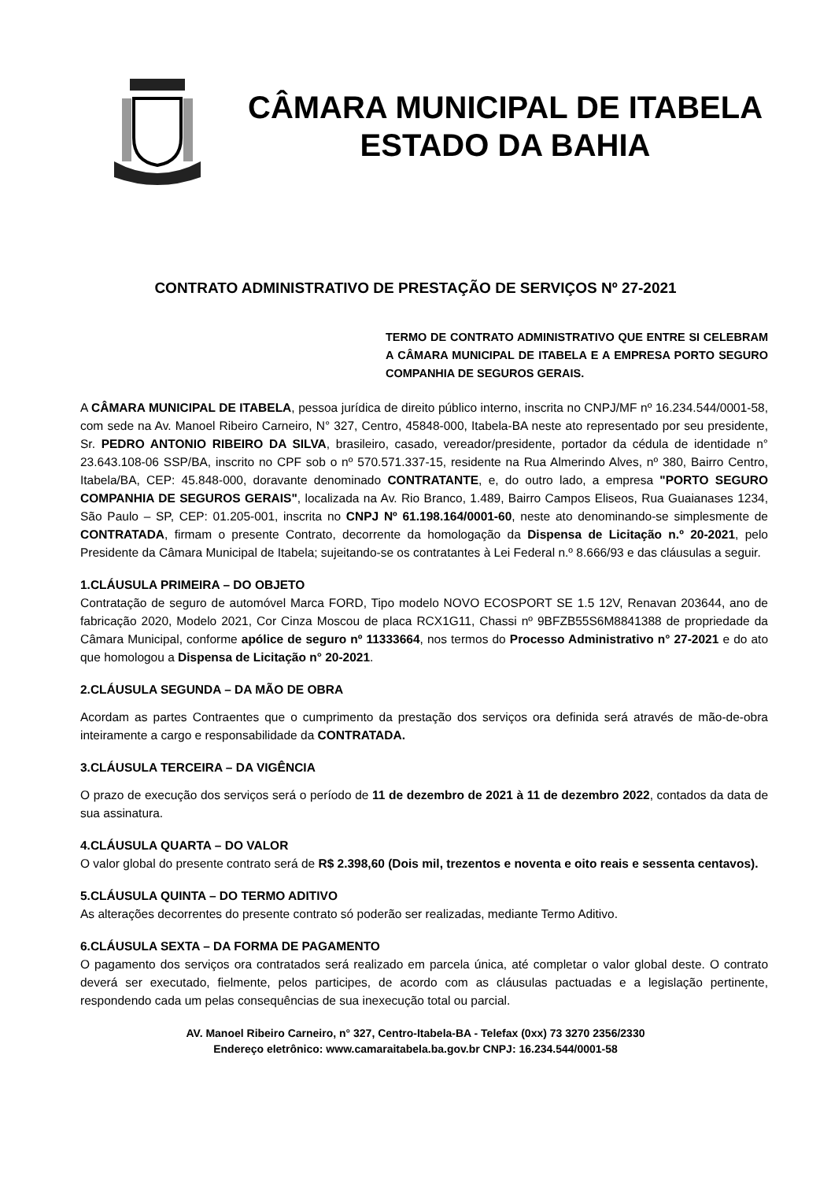CÂMARA MUNICIPAL DE ITABELA
ESTADO DA BAHIA
CONTRATO ADMINISTRATIVO DE PRESTAÇÃO DE SERVIÇOS Nº 27-2021
TERMO DE CONTRATO ADMINISTRATIVO QUE ENTRE SI CELEBRAM A CÂMARA MUNICIPAL DE ITABELA E A EMPRESA PORTO SEGURO COMPANHIA DE SEGUROS GERAIS.
A CÂMARA MUNICIPAL DE ITABELA, pessoa jurídica de direito público interno, inscrita no CNPJ/MF nº 16.234.544/0001-58, com sede na Av. Manoel Ribeiro Carneiro, N° 327, Centro, 45848-000, Itabela-BA neste ato representado por seu presidente, Sr. PEDRO ANTONIO RIBEIRO DA SILVA, brasileiro, casado, vereador/presidente, portador da cédula de identidade n° 23.643.108-06 SSP/BA, inscrito no CPF sob o nº 570.571.337-15, residente na Rua Almerindo Alves, nº 380, Bairro Centro, Itabela/BA, CEP: 45.848-000, doravante denominado CONTRATANTE, e, do outro lado, a empresa "PORTO SEGURO COMPANHIA DE SEGUROS GERAIS", localizada na Av. Rio Branco, 1.489, Bairro Campos Eliseos, Rua Guaianases 1234, São Paulo – SP, CEP: 01.205-001, inscrita no CNPJ Nº 61.198.164/0001-60, neste ato denominando-se simplesmente de CONTRATADA, firmam o presente Contrato, decorrente da homologação da Dispensa de Licitação n.º 20-2021, pelo Presidente da Câmara Municipal de Itabela; sujeitando-se os contratantes à Lei Federal n.º 8.666/93 e das cláusulas a seguir.
1.CLÁUSULA PRIMEIRA – DO OBJETO
Contratação de seguro de automóvel Marca FORD, Tipo modelo NOVO ECOSPORT SE 1.5 12V, Renavan 203644, ano de fabricação 2020, Modelo 2021, Cor Cinza Moscou de placa RCX1G11, Chassi nº 9BFZB55S6M8841388 de propriedade da Câmara Municipal, conforme apólice de seguro nº 11333664, nos termos do Processo Administrativo n° 27-2021 e do ato que homologou a Dispensa de Licitação n° 20-2021.
2.CLÁUSULA SEGUNDA – DA MÃO DE OBRA
Acordam as partes Contraentes que o cumprimento da prestação dos serviços ora definida será através de mão-de-obra inteiramente a cargo e responsabilidade da CONTRATADA.
3.CLÁUSULA TERCEIRA – DA VIGÊNCIA
O prazo de execução dos serviços será o período de 11 de dezembro de 2021 à 11 de dezembro 2022, contados da data de sua assinatura.
4.CLÁUSULA QUARTA – DO VALOR
O valor global do presente contrato será de R$ 2.398,60 (Dois mil, trezentos e noventa e oito reais e sessenta centavos).
5.CLÁUSULA QUINTA – DO TERMO ADITIVO
As alterações decorrentes do presente contrato só poderão ser realizadas, mediante Termo Aditivo.
6.CLÁUSULA SEXTA – DA FORMA DE PAGAMENTO
O pagamento dos serviços ora contratados será realizado em parcela única, até completar o valor global deste. O contrato deverá ser executado, fielmente, pelos participes, de acordo com as cláusulas pactuadas e a legislação pertinente, respondendo cada um pelas consequências de sua inexecução total ou parcial.
AV. Manoel Ribeiro Carneiro, n° 327, Centro-Itabela-BA - Telefax (0xx) 73 3270 2356/2330
Endereço eletrônico: www.camaraitabela.ba.gov.br CNPJ: 16.234.544/0001-58